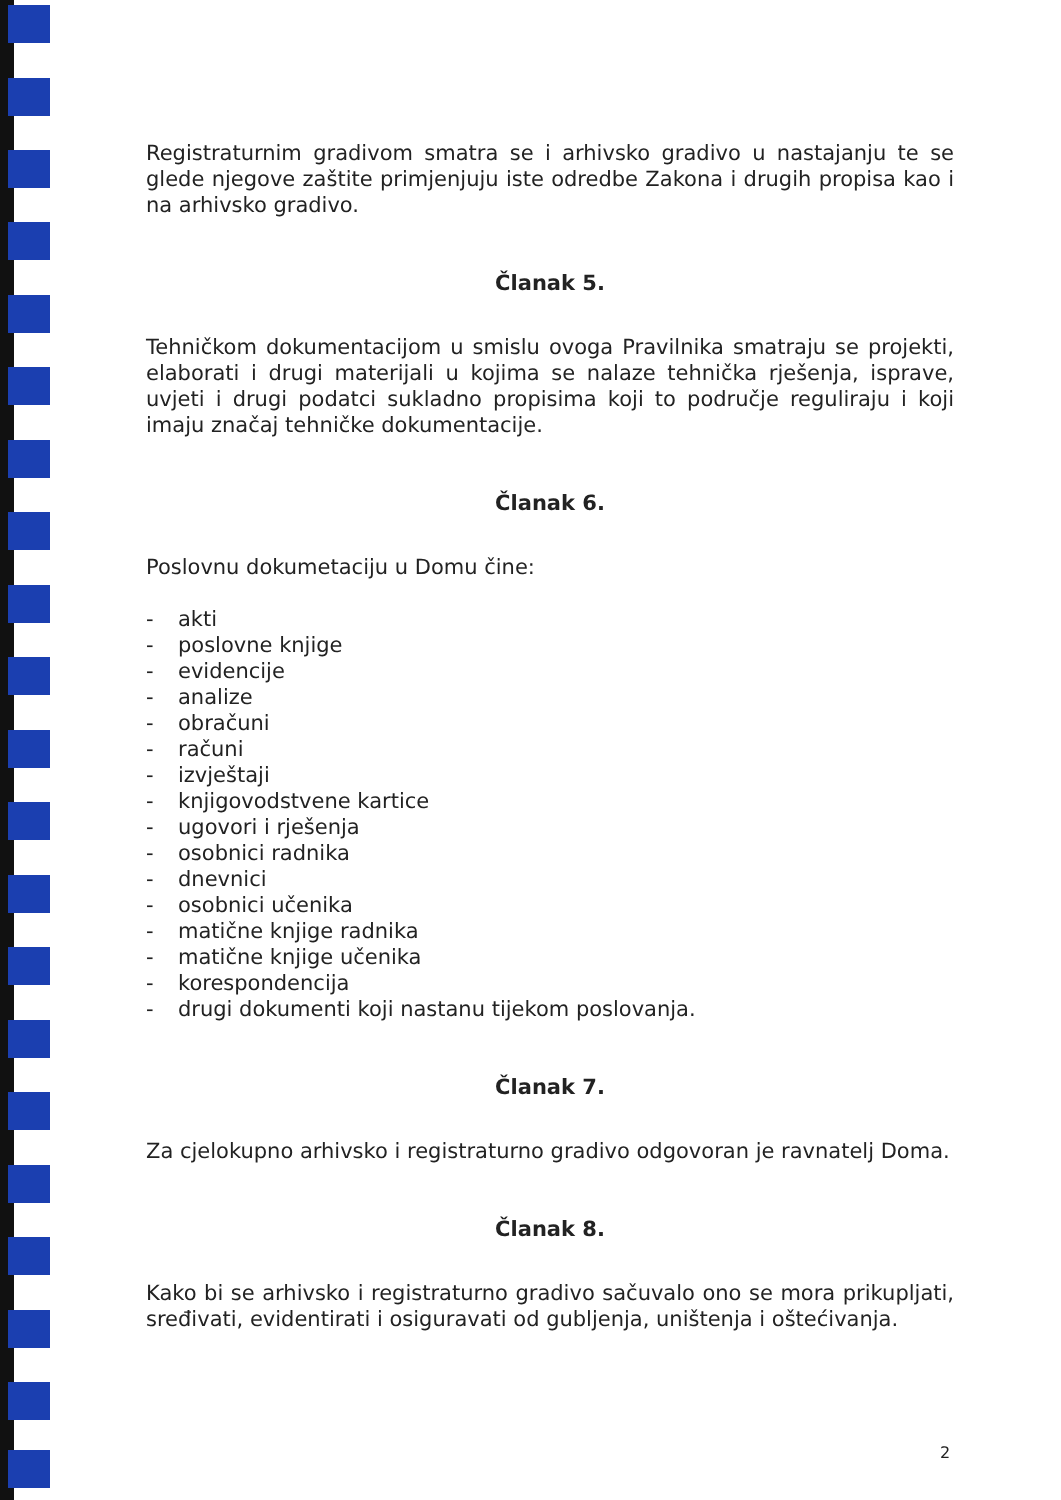Registraturnim gradivom smatra se i arhivsko gradivo u nastajanju te se glede njegove zaštite primjenjuju iste odredbe Zakona i drugih propisa kao i na arhivsko gradivo.
Članak 5.
Tehničkom dokumentacijom u smislu ovoga Pravilnika smatraju se projekti, elaborati i drugi materijali u kojima se nalaze tehnička rješenja, isprave, uvjeti i drugi podatci sukladno propisima koji to područje reguliraju i koji imaju značaj tehničke dokumentacije.
Članak 6.
Poslovnu dokumetaciju u Domu čine:
- akti
- poslovne knjige
- evidencije
- analize
- obračuni
- računi
- izvještaji
- knjigovodstvene kartice
- ugovori i rješenja
- osobnici radnika
- dnevnici
- osobnici učenika
- matične knjige radnika
- matične knjige učenika
- korespondencija
- drugi dokumenti koji nastanu tijekom poslovanja.
Članak 7.
Za cjelokupno arhivsko i registraturno gradivo odgovoran je ravnatelj Doma.
Članak 8.
Kako bi se arhivsko i registraturno gradivo sačuvalo ono se mora prikupljati, sređivati, evidentirati i osiguravati od gubljenja, uništenja i oštećivanja.
2